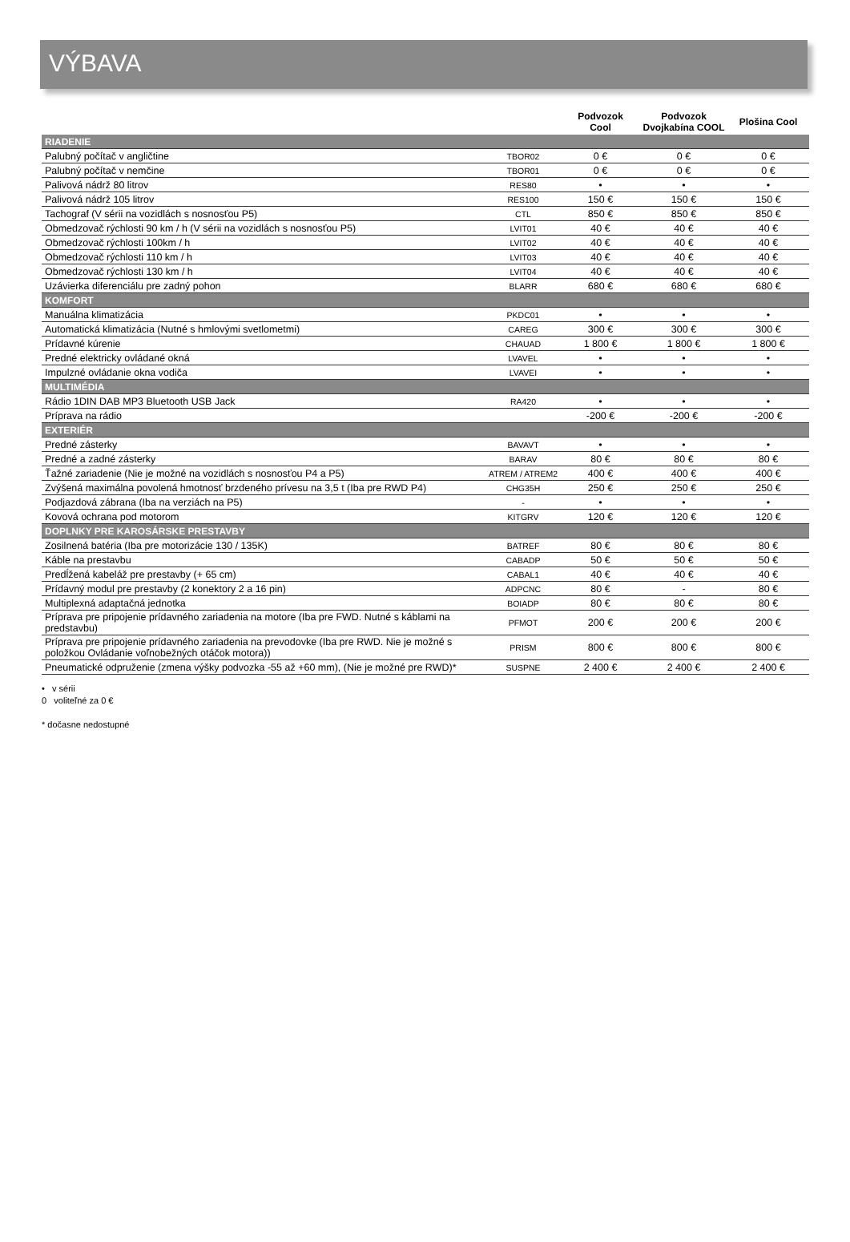VÝBAVA
| | | Podvozok Cool | Podvozok Dvojkabína COOL | Plošina Cool |
| --- | --- | --- | --- | --- |
| RIADENIE | | | | |
| Palubný počítač v angličtine | TBOR02 | 0 € | 0 € | 0 € |
| Palubný počítač v nemčine | TBOR01 | 0 € | 0 € | 0 € |
| Palivová nádrž 80 litrov | RES80 | • | • | • |
| Palivová nádrž 105 litrov | RES100 | 150 € | 150 € | 150 € |
| Tachograf (V sérii na vozidlách s nosnosťou P5) | CTL | 850 € | 850 € | 850 € |
| Obmedzovač rýchlosti 90 km / h (V sérii na vozidlách s nosnosťou P5) | LVIT01 | 40 € | 40 € | 40 € |
| Obmedzovač rýchlosti 100km / h | LVIT02 | 40 € | 40 € | 40 € |
| Obmedzovač rýchlosti 110 km / h | LVIT03 | 40 € | 40 € | 40 € |
| Obmedzovač rýchlosti 130 km / h | LVIT04 | 40 € | 40 € | 40 € |
| Uzávierka diferenciálu pre zadný pohon | BLARR | 680 € | 680 € | 680 € |
| KOMFORT | | | | |
| Manuálna klimatizácia | PKDC01 | • | • | • |
| Automatická klimatizácia (Nutné s hmlovými svetlometmi) | CAREG | 300 € | 300 € | 300 € |
| Prídavné kúrenie | CHAUAD | 1 800 € | 1 800 € | 1 800 € |
| Predné elektricky ovládané okná | LVAVEL | • | • | • |
| Impulzné ovládanie okna vodiča | LVAVEI | • | • | • |
| MULTIMÉDIA | | | | |
| Rádio 1DIN DAB MP3 Bluetooth USB Jack | RA420 | • | • | • |
| Príprava na rádio | | -200 € | -200 € | -200 € |
| EXTERIÉR | | | | |
| Predné zásterky | BAVAVT | • | • | • |
| Predné a zadné zásterky | BARAV | 80 € | 80 € | 80 € |
| Ťažné zariadenie (Nie je možné na vozidlách s nosnosťou P4 a P5) | ATREM / ATREM2 | 400 € | 400 € | 400 € |
| Zvýšená maximálna povolená hmotnosť brzdeného prívesu na 3,5 t (Iba pre RWD P4) | CHG35H | 250 € | 250 € | 250 € |
| Podjazdová zábrana (Iba na verziách na P5) | - | • | • | • |
| Kovová ochrana pod motorom | KITGRV | 120 € | 120 € | 120 € |
| DOPLNKY PRE KAROSÁRSKE PRESTAVBY | | | | |
| Zosilnená batéria (Iba pre motorizácie 130 / 135K) | BATREF | 80 € | 80 € | 80 € |
| Káble na prestavbu | CABADP | 50 € | 50 € | 50 € |
| Predĺžená kabeláž pre prestavby (+ 65 cm) | CABAL1 | 40 € | 40 € | 40 € |
| Prídavný modul pre prestavby (2 konektory 2 a 16 pin) | ADPCNC | 80 € | - | 80 € |
| Multiplexná adaptačná jednotka | BOIADP | 80 € | 80 € | 80 € |
| Príprava pre pripojenie prídavného zariadenia na motore (Iba pre FWD. Nutné s káblami na predstavbu) | PFMOT | 200 € | 200 € | 200 € |
| Príprava pre pripojenie prídavného zariadenia na prevodovke (Iba pre RWD. Nie je možné s položkou Ovládanie voľnobežných otáčok motora)) | PRISM | 800 € | 800 € | 800 € |
| Pneumatické odpruženie (zmena výšky podvozka -55 až +60 mm), (Nie je možné pre RWD)* | SUSPNE | 2 400 € | 2 400 € | 2 400 € |
• v sérii
0 voliteľné za 0 €
* dočasne nedostupné